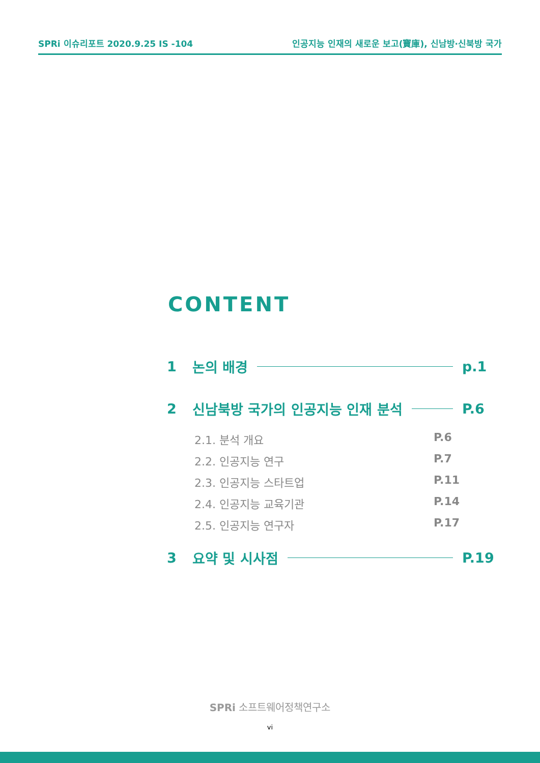SPRi 이슈리포트 2020.9.25 IS -104 인공지능 인재의 새로운 보고(寶庫), 신남방·신북방 국가
CONTENT
1 논의 배경 p.1
2 신남북방 국가의 인공지능 인재 분석 P.6
2.1. 분석 개요 P.6
2.2. 인공지능 연구 P.7
2.3. 인공지능 스타트업 P.11
2.4. 인공지능 교육기관 P.14
2.5. 인공지능 연구자 P.17
3 요약 및 시사점 P.19
SPRi 소프트웨어정책연구소
vi